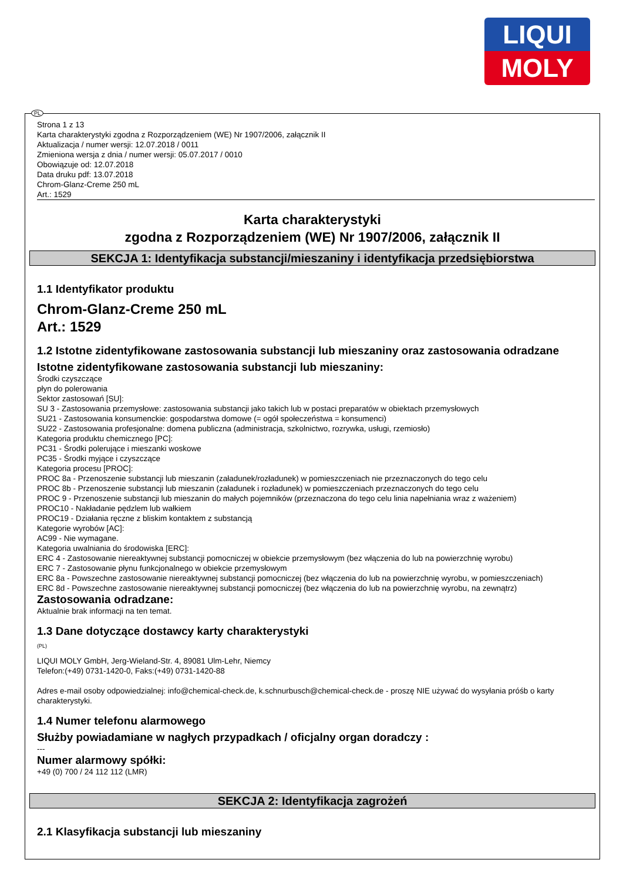LIQUI
MOLY
Strona 1 z 13
Karta charakterystyki zgodna z Rozporządzeniem (WE) Nr 1907/2006, załącznik II
Aktualizacja / numer wersji: 12.07.2018 / 0011
Zmieniona wersja z dnia / numer wersji: 05.07.2017 / 0010
Obowiązuje od: 12.07.2018
Data druku pdf: 13.07.2018
Chrom-Glanz-Creme 250 mL
Art.: 1529
Karta charakterystyki
zgodna z Rozporządzeniem (WE) Nr 1907/2006, załącznik II
SEKCJA 1: Identyfikacja substancji/mieszaniny i identyfikacja przedsiębiorstwa
1.1 Identyfikator produktu
Chrom-Glanz-Creme 250 mL
Art.: 1529
1.2 Istotne zidentyfikowane zastosowania substancji lub mieszaniny oraz zastosowania odradzane
Istotne zidentyfikowane zastosowania substancji lub mieszaniny:
Środki czyszczące
płyn do polerowania
Sektor zastosowań [SU]:
SU 3 - Zastosowania przemysłowe: zastosowania substancji jako takich lub w postaci preparatów w obiektach przemysłowych
SU21 - Zastosowania konsumenckie: gospodarstwa domowe (= ogół społeczeństwa = konsumenci)
SU22 - Zastosowania profesjonalne: domena publiczna (administracja, szkolnictwo, rozrywka, usługi, rzemiosło)
Kategoria produktu chemicznego [PC]:
PC31 - Środki polerujące i mieszanki woskowe
PC35 - Środki myjące i czyszczące
Kategoria procesu [PROC]:
PROC 8a - Przenoszenie substancji lub mieszanin (załadunek/rozładunek) w pomieszczeniach nie przeznaczonych do tego celu
PROC 8b - Przenoszenie substancji lub mieszanin (załadunek i rozładunek) w pomieszczeniach przeznaczonych do tego celu
PROC 9 - Przenoszenie substancji lub mieszanin do małych pojemników (przeznaczona do tego celu linia napełniania wraz z ważeniem)
PROC10 - Nakładanie pędzlem lub wałkiem
PROC19 - Działania ręczne z bliskim kontaktem z substancją
Kategorie wyrobów [AC]:
AC99 - Nie wymagane.
Kategoria uwalniania do środowiska [ERC]:
ERC 4 - Zastosowanie niereaktywnej substancji pomocniczej w obiekcie przemysłowym (bez włączenia do lub na powierzchnię wyrobu)
ERC 7 - Zastosowanie płynu funkcjonalnego w obiekcie przemysłowym
ERC 8a - Powszechne zastosowanie niereaktywnej substancji pomocniczej (bez włączenia do lub na powierzchnię wyrobu, w pomieszczeniach)
ERC 8d - Powszechne zastosowanie niereaktywnej substancji pomocniczej (bez włączenia do lub na powierzchnię wyrobu, na zewnątrz)
Zastosowania odradzane:
Aktualnie brak informacji na ten temat.
1.3 Dane dotyczące dostawcy karty charakterystyki
(PL)
LIQUI MOLY GmbH, Jerg-Wieland-Str. 4, 89081 Ulm-Lehr, Niemcy
Telefon:(+49) 0731-1420-0, Faks:(+49) 0731-1420-88
Adres e-mail osoby odpowiedzialnej: info@chemical-check.de, k.schnurbusch@chemical-check.de - proszę NIE używać do wysyłania próśb o karty charakterystyki.
1.4 Numer telefonu alarmowego
Służby powiadamiane w nagłych przypadkach / oficjalny organ doradczy :
---
Numer alarmowy spółki:
+49 (0) 700 / 24 112 112 (LMR)
SEKCJA 2: Identyfikacja zagrożeń
2.1 Klasyfikacja substancji lub mieszaniny
PL